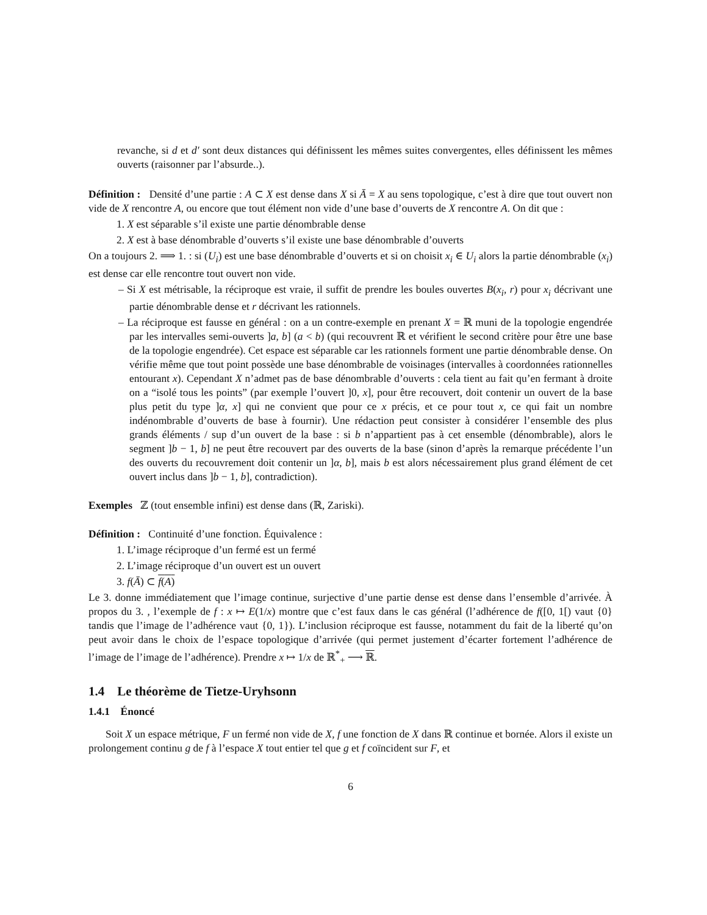revanche, si d et d′ sont deux distances qui définissent les mêmes suites convergentes, elles définissent les mêmes ouverts (raisonner par l’absurde..).
Définition : Densité d’une partie : A ⊂ X est dense dans X si Ā = X au sens topologique, c’est à dire que tout ouvert non vide de X rencontre A, ou encore que tout élément non vide d’une base d’ouverts de X rencontre A. On dit que :
1. X est séparable s’il existe une partie dénombrable dense
2. X est à base dénombrable d’ouverts s’il existe une base dénombrable d’ouverts
On a toujours 2. ⟹ 1. : si (U<sub>i</sub>) est une base dénombrable d’ouverts et si on choisit x<sub>i</sub> ∈ U<sub>i</sub> alors la partie dénombrable (x<sub>i</sub>) est dense car elle rencontre tout ouvert non vide.
– Si X est métrisable, la réciproque est vraie, il suffit de prendre les boules ouvertes B(x<sub>i</sub>, r) pour x<sub>i</sub> décrivant une partie dénombrable dense et r décrivant les rationnels.
– La réciproque est fausse en général : on a un contre-exemple en prenant X = ℝ muni de la topologie engendrée par les intervalles semi-ouverts ]a, b] (a < b) (qui recouvrent ℝ et vérifient le second critère pour être une base de la topologie engendrée). Cet espace est séparable car les rationnels forment une partie dénombrable dense. On vérifie même que tout point possède une base dénombrable de voisinages (intervalles à coordonnées rationnelles entourant x). Cependant X n’admet pas de base dénombrable d’ouverts : cela tient au fait qu’en fermant à droite on a “isolé tous les points” (par exemple l’ouvert ]0, x], pour être recouvert, doit contenir un ouvert de la base plus petit du type ]α, x] qui ne convient que pour ce x précis, et ce pour tout x, ce qui fait un nombre indénombrable d’ouverts de base à fournir). Une rédaction peut consister à considérer l’ensemble des plus grands éléments / sup d’un ouvert de la base : si b n’appartient pas à cet ensemble (dénombrable), alors le segment ]b − 1, b] ne peut être recouvert par des ouverts de la base (sinon d’après la remarque précédente l’un des ouverts du recouvrement doit contenir un ]α, b], mais b est alors nécessairement plus grand élément de cet ouvert inclus dans ]b − 1, b], contradiction).
Exemples ℤ (tout ensemble infini) est dense dans (ℝ, Zariski).
Définition : Continuité d’une fonction. Équivalence :
1. L’image réciproque d’un fermé est un fermé
2. L’image réciproque d’un ouvert est un ouvert
3. f(Ā) ⊂ f(A)
Le 3. donne immédiatement que l’image continue, surjective d’une partie dense est dense dans l’ensemble d’arrivée. À propos du 3. , l’exemple de f : x ↦ E(1/x) montre que c’est faux dans le cas général (l’adhérence de f([0, 1[) vaut {0} tandis que l’image de l’adhérence vaut {0, 1}). L’inclusion réciproque est fausse, notamment du fait de la liberté qu’on peut avoir dans le choix de l’espace topologique d’arrivée (qui permet justement d’écarter fortement l’adhérence de l’image de l’image de l’adhérence). Prendre x ↦ 1/x de ℝ<sup>*</sup><sub>+</sub> ⟶ ℝ.
1.4 Le théorème de Tietze-Uryhsonn
1.4.1 Énoncé
Soit X un espace métrique, F un fermé non vide de X, f une fonction de X dans ℝ continue et bornée. Alors il existe un prolongement continu g de f à l’espace X tout entier tel que g et f coïncident sur F, et
6